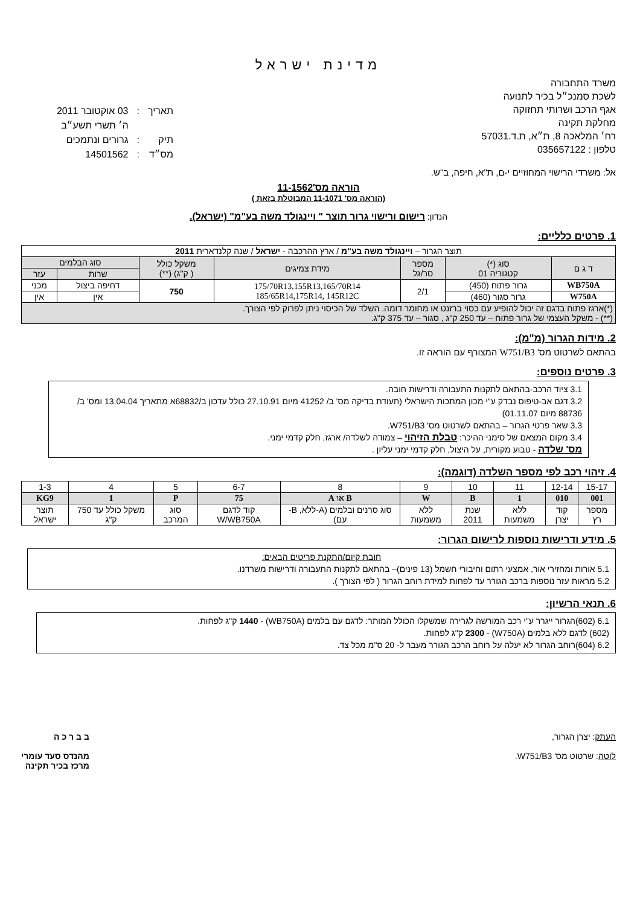מדינת ישראל
משרד התחבורה
לשכת סמנכ״ל בכיר לתנועה
אגף הרכב ושרותי תחזוקה
מחלקת תקינה
רח׳ המלאכה 8, ת״א, ת.ד.57031
טלפון : 035657122
| תאריך | : | 03 אוקטובר 2011 |
| | | ה׳ תשרי תשע״ב |
| תיק | : | גרורים ונתמכים |
| מס״ד | : | 14501562 |
אל: משרדי הרישוי המחוזיים י-ם, ת"א, חיפה, ב"ש.
הוראה מס'11-1562
(הוראה מס' 11-1071 המבוטלת בזאת )
הנדון: רישום ורישוי גרור תוצר " ויינגולד משה בע"מ" (ישראל).
1. פרטים כלליים:
| תוצר הגרור – ויינגולד משה בע"מ / ארץ ההרכבה - ישראל / שנה קלנדארית 2011 | | | | | | |
| ד ג ם | סוג (*) קטגוריה 01 | מספר סר/גל | מידת צמיגים | משקל כולל ( ק"ג) (**) | סוג הבלמים | |
| | | | | | שרות | עזר |
| WB750A | גרור פתוח (450) | 2/1 | 175/70R13,155R13,165/70R14 185/65R14,175R14, 145R12C | 750 | דחיפה ביצול | מכני |
| W750A | גרור סגור (460) | | | | אין | אין |
| (*)ארגז פתוח בדגם זה יכול להופיע עם כסוי ברזנט או מחומר דומה. השלד של הכיסוי ניתן לפרוק לפי הצורך. (**) - משקל העצמי של גרור פתוח – עד 250 ק"ג , סגור – עד 375 ק"ג. | | | | | | |
2. מידות הגרור (מ"מ):
בהתאם לשרטוט מס' W751/B3 המצורף עם הוראה זו.
3. פרטים נוספים:
3.1 ציוד הרכב-בהתאם לתקנות התעבורה ודרישות חובה.
3.2 דגם אב-טיפוס נבדק ע"י מכון המתכות הישראלי (תעודת בדיקה מס' ב/ 41252 מיום 27.10.91 כולל עדכון ב/68832א מתאריך 13.04.04 ומס' ב/ 88736 מיום 01.11.07)
3.3 שאר פרטי הגרור – בהתאם לשרטוט מס' W751/B3.
3.4 מקום המצאם של סימני ההיכר: טבלת הזיהוי – צמודה לשלדה/ ארגז, חלק קדמי ימני.
מס' שלדה - טבוע מקורית, על היצול, חלק קדמי ימני עליון .
4. זיהוי רכב לפי מספר השלדה (דוגמה):
| 15-17 | 12-14 | 11 | 10 | 9 | 8 | 6-7 | 5 | 4 | 1-3 |
| 001 | 010 | 1 | B | W | B או A | 75 | P | 1 | KG9 |
| מספר רץ | קוד יצרן | ללא משמעות | שנת 2011 | ללא משמעות | סוג סרנים ובלמים (A-ללא, B-עם) | קוד לדגם W/WB750A | סוג המרכב | משקל כולל עד 750 ק"ג | תוצר ישראל |
5. מידע ודרישות נוספות לרישום הגרור:
חובת קיום/התקנת פריטים הבאים:
5.1 אורות ומחזירי אור, אמצעי רתום וחיבורי חשמל (13 פינים)– בהתאם לתקנות התעבורה ודרישות משרדנו.
5.2 מראות עזר נוספות ברכב הגורר עד לפחות למידת רוחב הגרור ( לפי הצורך ).
6. תנאי הרשיון:
6.1 (602)הגרור ייגרר ע"י רכב המורשה לגרירה שמשקלו הכולל המותר: לדגם עם בלמים (WB750A) - 1440 ק"ג לפחות.
(602) לדגם ללא בלמים (W750A) - 2300 ק"ג לפחות.
6.2 (604)רוחב הגרור לא יעלה על רוחב הרכב הגורר מעבר ל- 20 ס"מ מכל צד.
העתק: יצרן הגרור,
לוטה: שרטוט מס' W751/B3.
ב ב ר כ ה
מהנדס סעד עומרי
מרכז בכיר תקינה